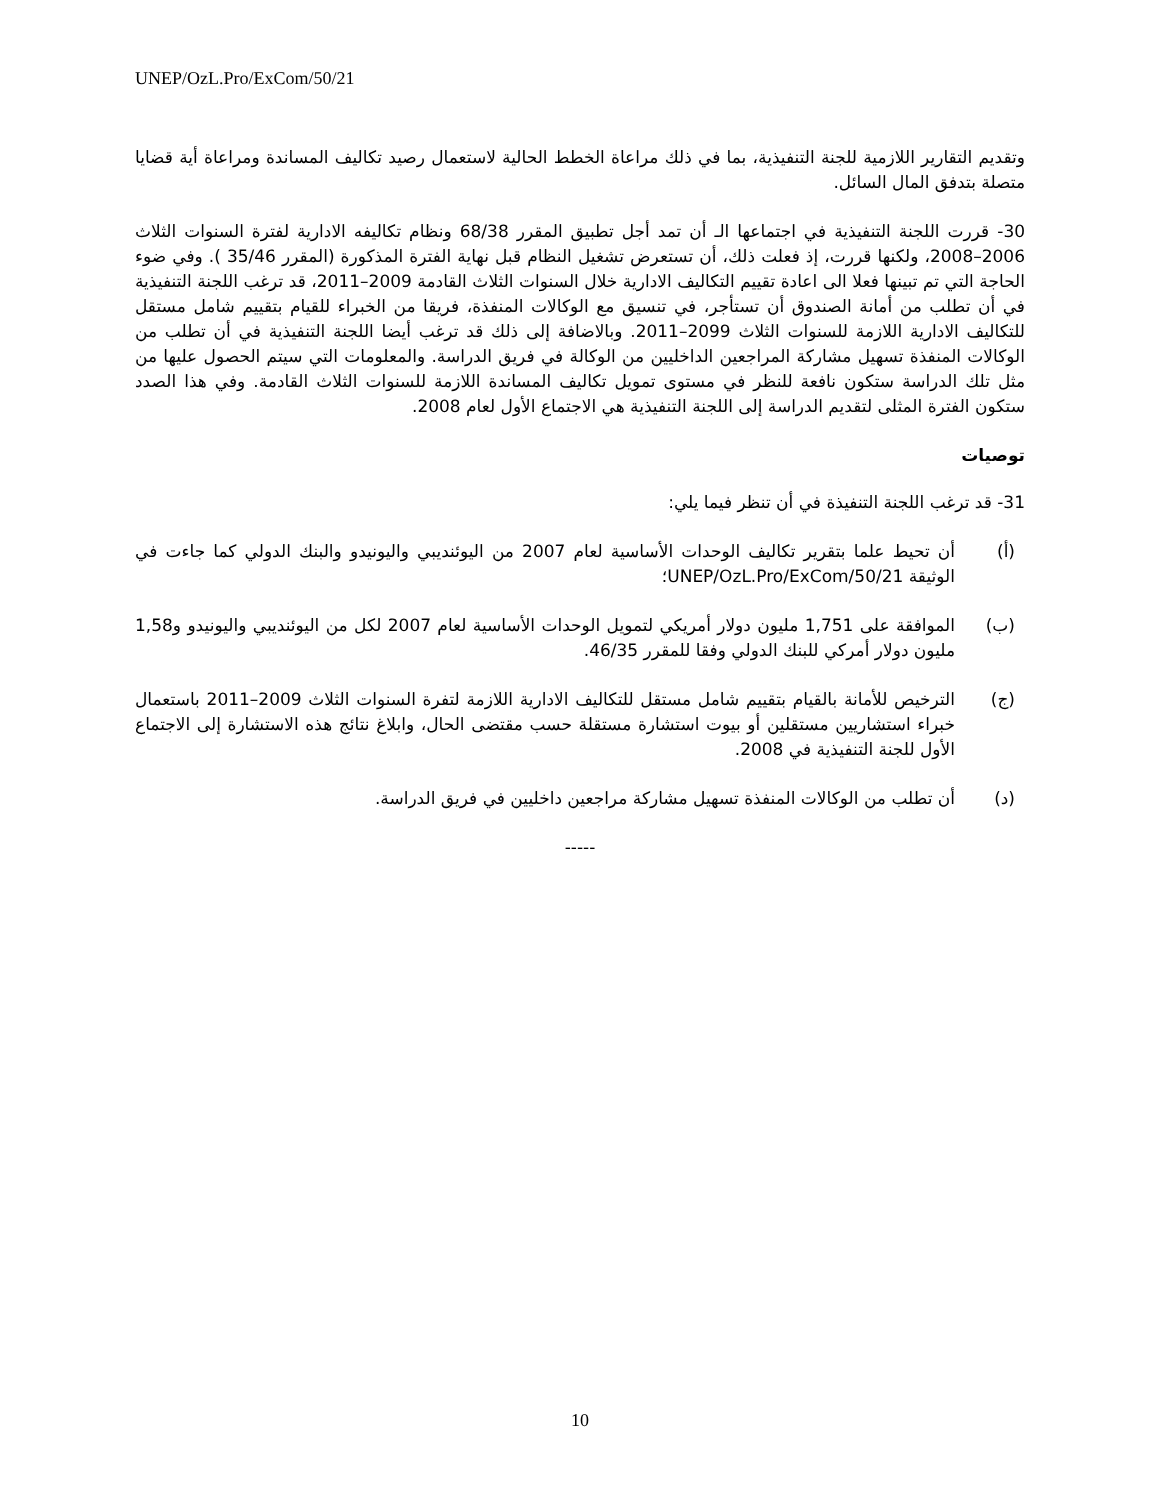UNEP/OzL.Pro/ExCom/50/21
وتقديم التقارير اللازمية للجنة التنفيذية، بما في ذلك مراعاة الخطط الحالية لاستعمال رصيد تكاليف المساندة ومراعاة أية قضايا متصلة بتدفق المال السائل.
30- قررت اللجنة التنفيذية في اجتماعها الـ أن تمد أجل تطبيق المقرر 68/38 ونظام تكاليفه الادارية لفترة السنوات الثلاث 2006–2008، ولكنها قررت، إذ فعلت ذلك، أن تستعرض تشغيل النظام قبل نهاية الفترة المذكورة (المقرر 35/46 ). وفي ضوء الحاجة التي تم تبينها فعلا الى اعادة تقييم التكاليف الادارية خلال السنوات الثلاث القادمة 2009–2011، قد ترغب اللجنة التنفيذية في أن تطلب من أمانة الصندوق أن تستأجر، في تنسيق مع الوكالات المنفذة، فريقا من الخبراء للقيام بتقييم شامل مستقل للتكاليف الادارية اللازمة للسنوات الثلاث 2099–2011. وبالاضافة إلى ذلك قد ترغب أيضا اللجنة التنفيذية في أن تطلب من الوكالات المنفذة تسهيل مشاركة المراجعين الداخليين من الوكالة في فريق الدراسة. والمعلومات التي سيتم الحصول عليها من مثل تلك الدراسة ستكون نافعة للنظر في مستوى تمويل تكاليف المساندة اللازمة للسنوات الثلاث القادمة. وفي هذا الصدد ستكون الفترة المثلى لتقديم الدراسة إلى اللجنة التنفيذية هي الاجتماع الأول لعام 2008.
توصيات
31- قد ترغب اللجنة التنفيذة في أن تنظر فيما يلي:
(أ) أن تحيط علما بتقرير تكاليف الوحدات الأساسية لعام 2007 من اليوئنديبي واليونيدو والبنك الدولي كما جاءت في الوثيقة UNEP/OzL.Pro/ExCom/50/21؛
(ب) الموافقة على 1,751 مليون دولار أمريكي لتمويل الوحدات الأساسية لعام 2007 لكل من اليوئنديبي واليونيدو و1,58 مليون دولار أمركي للبنك الدولي وفقا للمقرر 46/35.
(ج) الترخيص للأمانة بالقيام بتقييم شامل مستقل للتكاليف الادارية اللازمة لتفرة السنوات الثلاث 2009–2011 باستعمال خبراء استشاريين مستقلين أو بيوت استشارة مستقلة حسب مقتضى الحال، وابلاغ نتائج هذه الاستشارة إلى الاجتماع الأول للجنة التنفيذية في 2008.
(د) أن تطلب من الوكالات المنفذة تسهيل مشاركة مراجعين داخليين في فريق الدراسة.
-----
10